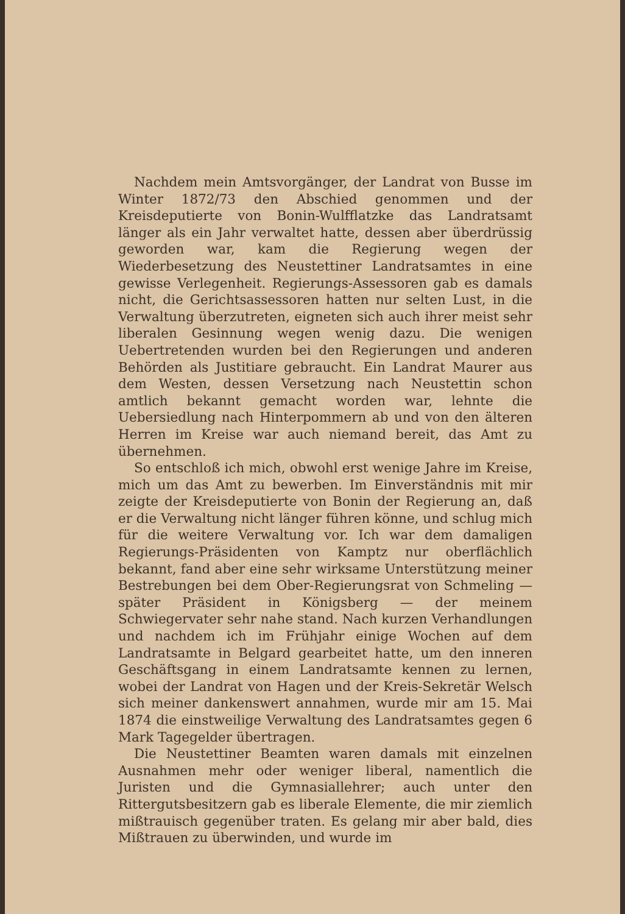Nachdem mein Amtsvorgänger, der Landrat von Busse im Winter 1872/73 den Abschied genommen und der Kreisdeputierte von Bonin-Wulfflatzke das Landratsamt länger als ein Jahr verwaltet hatte, dessen aber überdrüssig geworden war, kam die Regierung wegen der Wiederbesetzung des Neustettiner Landratsamtes in eine gewisse Verlegenheit. Regierungs-Assessoren gab es damals nicht, die Gerichtsassessoren hatten nur selten Lust, in die Verwaltung überzutreten, eigneten sich auch ihrer meist sehr liberalen Gesinnung wegen wenig dazu. Die wenigen Uebertretenden wurden bei den Regierungen und anderen Behörden als Justitiare gebraucht. Ein Landrat Maurer aus dem Westen, dessen Versetzung nach Neustettin schon amtlich bekannt gemacht worden war, lehnte die Uebersiedlung nach Hinterpommern ab und von den älteren Herren im Kreise war auch niemand bereit, das Amt zu übernehmen.
So entschloß ich mich, obwohl erst wenige Jahre im Kreise, mich um das Amt zu bewerben. Im Einverständnis mit mir zeigte der Kreisdeputierte von Bonin der Regierung an, daß er die Verwaltung nicht länger führen könne, und schlug mich für die weitere Verwaltung vor. Ich war dem damaligen Regierungs-Präsidenten von Kamptz nur oberflächlich bekannt, fand aber eine sehr wirksame Unterstützung meiner Bestrebungen bei dem Ober-Regierungsrat von Schmeling — später Präsident in Königsberg — der meinem Schwiegervater sehr nahe stand. Nach kurzen Verhandlungen und nachdem ich im Frühjahr einige Wochen auf dem Landratsamte in Belgard gearbeitet hatte, um den inneren Geschäftsgang in einem Landratsamte kennen zu lernen, wobei der Landrat von Hagen und der Kreis-Sekretär Welsch sich meiner dankenswert annahmen, wurde mir am 15. Mai 1874 die einstweilige Verwaltung des Landratsamtes gegen 6 Mark Tagegelder übertragen.
Die Neustettiner Beamten waren damals mit einzelnen Ausnahmen mehr oder weniger liberal, namentlich die Juristen und die Gymnasiallehrer; auch unter den Rittergutsbesitzern gab es liberale Elemente, die mir ziemlich mißtrauisch gegenüber traten. Es gelang mir aber bald, dies Mißtrauen zu überwinden, und wurde im